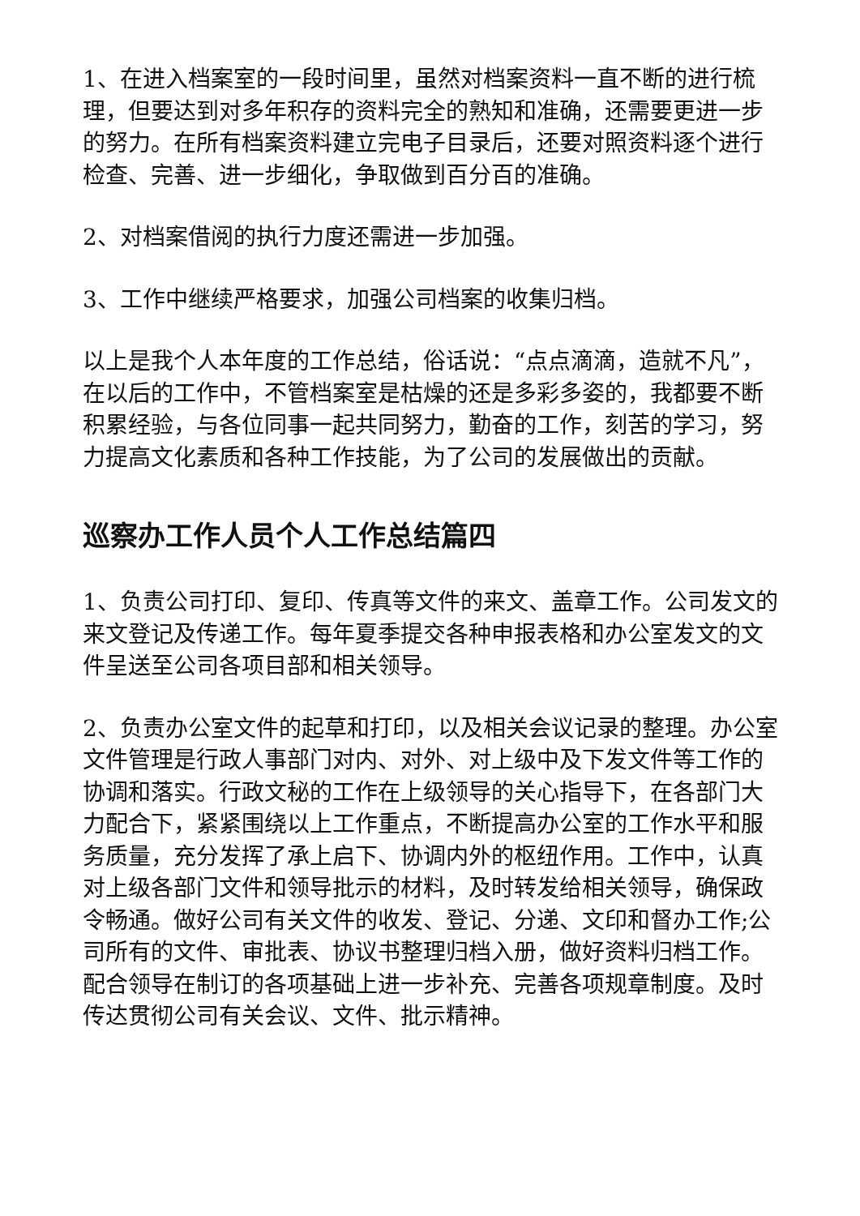1、在进入档案室的一段时间里，虽然对档案资料一直不断的进行梳理，但要达到对多年积存的资料完全的熟知和准确，还需要更进一步的努力。在所有档案资料建立完电子目录后，还要对照资料逐个进行检查、完善、进一步细化，争取做到百分百的准确。
2、对档案借阅的执行力度还需进一步加强。
3、工作中继续严格要求，加强公司档案的收集归档。
以上是我个人本年度的工作总结，俗话说：“点点滴滴，造就不凡”，在以后的工作中，不管档案室是枯燥的还是多彩多姿的，我都要不断积累经验，与各位同事一起共同努力，勤奋的工作，刻苦的学习，努力提高文化素质和各种工作技能，为了公司的发展做出的贡献。
巡察办工作人员个人工作总结篇四
1、负责公司打印、复印、传真等文件的来文、盖章工作。公司发文的来文登记及传递工作。每年夏季提交各种申报表格和办公室发文的文件呈送至公司各项目部和相关领导。
2、负责办公室文件的起草和打印，以及相关会议记录的整理。办公室文件管理是行政人事部门对内、对外、对上级中及下发文件等工作的协调和落实。行政文秘的工作在上级领导的关心指导下，在各部门大力配合下，紧紧围绕以上工作重点，不断提高办公室的工作水平和服务质量，充分发挥了承上启下、协调内外的枢纽作用。工作中，认真对上级各部门文件和领导批示的材料，及时转发给相关领导，确保政令畅通。做好公司有关文件的收发、登记、分递、文印和督办工作;公司所有的文件、审批表、协议书整理归档入册，做好资料归档工作。配合领导在制订的各项基础上进一步补充、完善各项规章制度。及时传达贯彻公司有关会议、文件、批示精神。